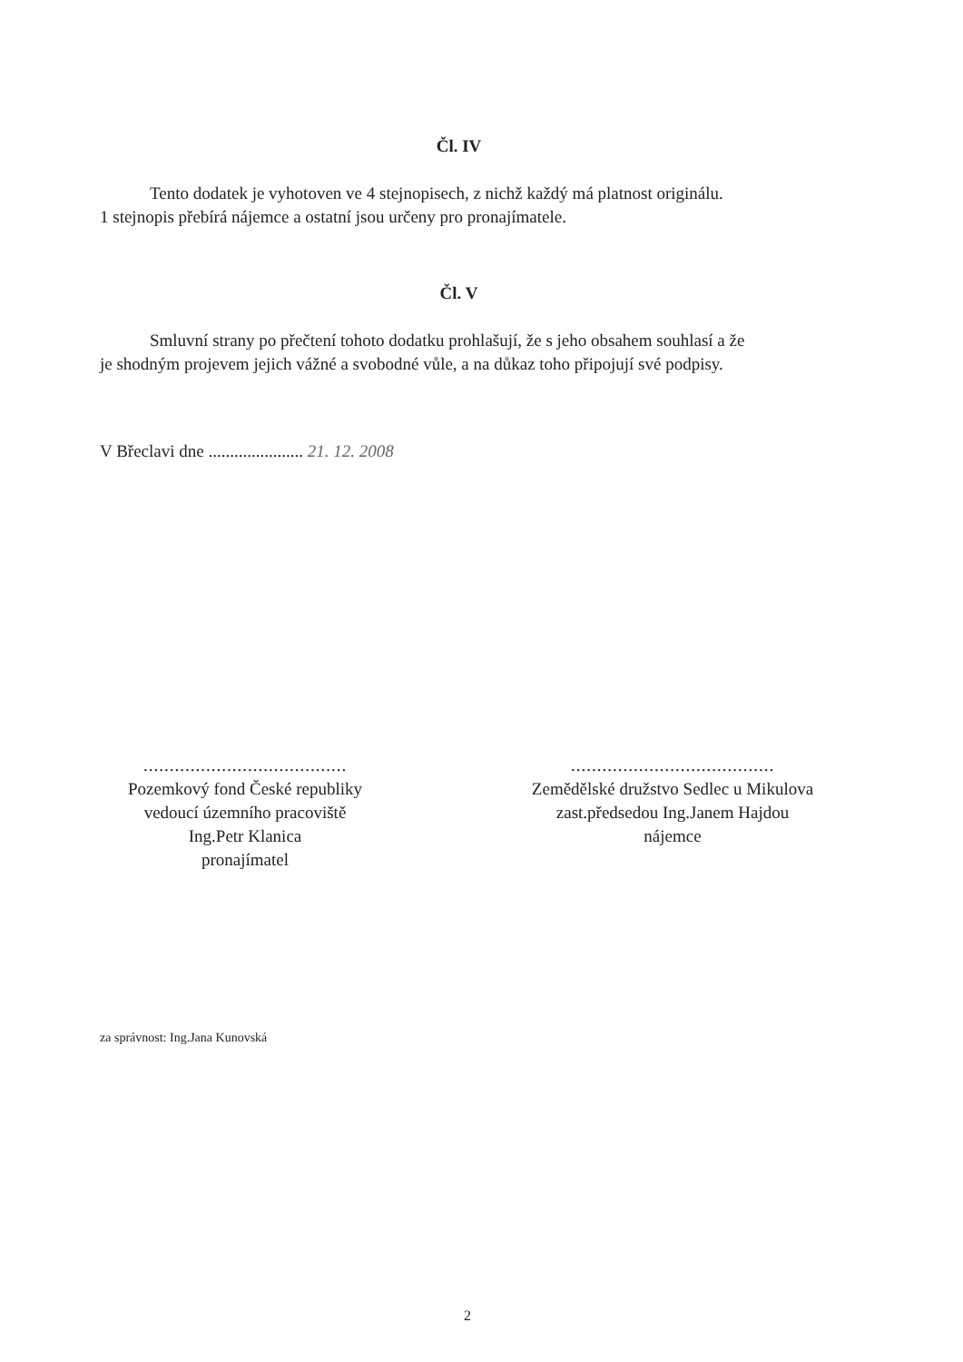Čl. IV
Tento dodatek je vyhotoven ve 4 stejnopisech, z nichž každý má platnost originálu.
1 stejnopis přebírá nájemce a ostatní jsou určeny pro pronajímatele.
Čl. V
Smluvní strany po přečtení tohoto dodatku prohlašují, že s jeho obsahem souhlasí a že
je shodným projevem jejich vážné a svobodné vůle, a na důkaz toho připojují své podpisy.
V Břeclavi dne ...................... 21. 12. 2008
.......................................
Pozemkový fond České republiky
vedoucí územního pracoviště
Ing.Petr Klanica
pronajímatel
.......................................
Zemědělské družstvo Sedlec u Mikulova
zast.předsedou Ing.Janem Hajdou
nájemce
za správnost: Ing.Jana Kunovská
2